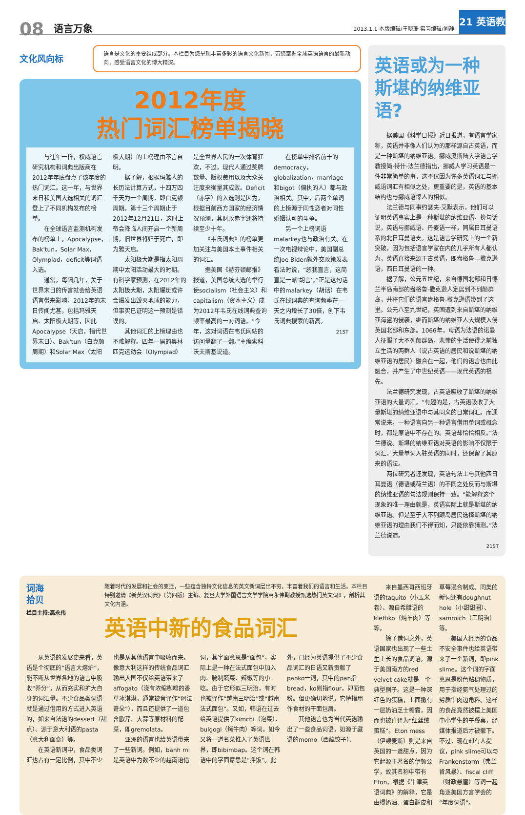08
语言万象
2013.1.1 本版编辑/王晓珊 实习编辑/阎静
21 英语教育
文化风向标
语言是文化的重要组成部分。本栏目为您呈现丰富多彩的语言文化新闻，带您掌握全球英语语言的最新动向，感受语言文化的博大精深。
2012年度
热门词汇榜单揭晓
与往年一样，权威语言研究机构和词典出版商在2012年年底盘点了该年度的热门词汇。这一年，与世界末日和美国大选相关的词汇登上了不同机构发布的榜单。
在全球语言监测机构发布的榜单上，Apocalypse，Bak'tun，Solar Max，Olympiad，deficit等词语入选。
通常，每隔几年，关于世界末日的传言就会给英语语言带来影响，2012年的末日传闻尤甚，包括玛雅天启、太阳极大期等，因此Apocalypse（天启，指代世界末日）、Bak'tun（白克顿周期）和Solar Max（太阳极大期）的上榜理由不言自明。
据了解，根据玛雅人的长历法计算方式，十四万四千天为一个周期，即白克顿周期。第十三个周期止于2012年12月21日，这时上帝会降临人间开启一个新周期，旧世界将归于死亡，即为雅天启。
太阳极大期是指太阳周期中太阳活动最大的时期。有科学家预测，在2012年的太阳极大期，太阳耀斑或许会爆发出毁灭地球的能力，但事实已证明这一预测是错误的。
其他词汇的上榜理由也不难解释。四年一届的奥林匹克运动会（Olympiad）是全世界人民的一次体育狂欢，不过，现代人通过奖牌数量、版权费用以及大众关注度来衡量其成败。Deficit（赤字）的入选则是因为，根据目前西方国家的经济情况预测，其财政赤字还将持续至少十年。
《韦氏词典》的榜单更加关注与美国本土事件相关的词汇。
据美国《赫芬顿邮报》报道，美国总统大选的举行使socialism（社会主义）和capitalism（资本主义）成为2012年韦氏在线词典查询频率最高的一对词语。“今年，这对词语在韦氏网站的访问量翻了一翻。”主编索科沃夫斯基说道。
在榜单中排名前十的democracy，globalization，marriage和bigot（偏执的人）都与政治相关。其中，后两个单词的上榜源于同性恋者对同性婚姻认可的斗争。
另一个上榜词语malarkey也与政治有关。在一次电视辩论中，美国副总统Joe Biden就外交政策发表看法时说，“恕我直言，这简直是一派‘胡言’。”正是这句话中的malarkey（胡话）在韦氏在线词典的查询频率在一天之内增长了30倍，创下韦氏词典搜索的新高。
21ST
英语或为一种
斯堪的纳维亚语?
据美国《科学日报》近日报道，有语言学家称，英语并非像人们认为的那样源自古英语，而是一种斯堪的纳维亚语。挪威奥斯陆大学语言学教授简·特什-法兰德指出，挪威人学习英语是一件非常简单的事，这不仅因为许多英语词汇与挪威语词汇有相似之处，更重要的是，英语的基本结构也与挪威语惊人的相似。
法兰德与同事约瑟夫·艾默表示，他们可以证明英语事实上是一种斯堪的纳维亚语，换句话说，英语与挪威语、丹麦语一样，同属日耳曼语系的北日耳曼语支。这是语言学研究上的一个新突破，因为包括语言学家在内的几乎所有人都认为，英语直接来源于古英语，即盎格鲁—撒克逊语，西日耳曼语的一种。
据了解，公元五世纪，来自德国北部和日德兰半岛南部的盎格鲁-撒克逊人定居到不列颠群岛，并将它们的语言盎格鲁-撒克逊语带到了这里。公元八至九世纪，英国遭到来自斯堪的纳维亚海盗的侵袭，继而斯堪的纳维亚人大规模入侵英国北部和东部。1066年，母语为法语的诺曼人征服了大不列颠群岛，悲惨的生活使得之前独立生活的两群人（说古英语的居民和说斯堪的纳维亚语的居民）融合在一起，他们的语言也由此融合，并产生了中世纪英语——现代英语的祖先。
法兰德研究发现，古英语吸收了斯堪的纳维亚语的大量词汇。“有趣的是，古英语吸收了大量斯堪的纳维亚语中与其同义的日常词汇。而通常说来，一种语言向另一种语言借用单词或概念时，都是原语中不存在的。英语却恰恰相反。”法兰德说。斯堪的纳维亚语对英语的影响不仅限于词汇，大量单词入驻英语的同时，还保留了其原来的语法。
两位研究者还发现，英语句法上与其他西日耳曼语（德语或荷兰语）的不同之处反而与斯堪的纳维亚语的句法规则保持一致。“能解释这个现象的唯一理由就是，英语实际上就是斯堪的纳维亚语。但是至于大不列颠岛居民选择斯堪的纳维亚语的理由我们不得而知，只能依靠猜测。”法兰德说道。
21ST
词海
拾贝
栏目主持:高永伟
随着时代的发展和社会的变迁，一些蕴含独特文化信息的英文新词层出不穷，丰富着我们的语言和生活。本栏目特别邀请《新英汉词典》（第四版）主编、复旦大学外国语言文学学院高永伟副教授甄选热门英文词汇，剖析其文化内涵。
英语中新的食品词汇
从英语的发展史来看，英语是个彻底的“语言大熔炉”，能不断从世界各地的语言中吸收“养分”，从而充实和扩大自身的词汇量。不少食品类词语就是通过借用的方式进入英语的，如来自法语的dessert（甜点）、源于意大利语的pasta（意大利面食）等。
在英语新词中，食品类词汇也占有一定比例，其中不少也是从其他语言中吸收而来。像意大利这样的传统食品词汇输出大国不仅给英语带来了affogato（浇有浓缩咖啡的香草冰淇淋，通常被音译作“阿法奇朵”），而且还提供了一道包含欧芹、大蒜等原材料的配菜，即gremolata。
亚洲的语言也给英语带来了一些新词。例如，banh mi是英语中为数不少的越南语借词，其字面意思是“面包”，实际上是一种在法式面包中加入肉、腌制蔬菜、辣椒等的小吃。由于它形似三明治，有时也被译作“越南三明治”或“越南法式面包”。又如，韩语在过去给英语提供了kimchi（泡菜）、bulgogi（烤牛肉）等词，如今又将一道名菜推入了英语世界，即bibimbap。这个词在韩语中的字面意思是“拌饭”。此外，已经为英语提供了不少食品词汇的日语又新贡献了panko一词，其中的pan指bread，ko则指flour，即面包粉。但更确切地说，它特指用作食材的干面包屑。
其他语言也为当代英语输出了一些食品词语，如源于藏语的momo（西藏饺子）、
来自墨西哥西班牙语的taquito（小玉米卷）、源自希腊语的kleftiko（炖羊肉）等等。
除了借词之外，英语国家也出现了一些土生土长的食品词语。源于美国南方的red velvet cake就是一个典型例子。这是一种深红色的蛋糕，上面撒有一层奶油芝士糖霜，因而也被直译为“红丝绒蛋糕”。Eton mess（伊顿麦斯）则是来自英国的一道甜点，因为它起源于著名的伊顿公学，故其名称中带有Eton。根据《牛津英语词典》的解释，它是由掼奶油、蛋白酥皮和草莓混合制成。同类的新词还有doughnut hole（小甜甜圈）、sammich（三明治）等。
美国人经历的食品不安全事件也给英语带来了一个新词，即pink slime。这个词的字面意思是粉色粘稠物质，用于指经氨气处理过的劣质牛肉边角料。这样的食品竟然被摆上美国中小学生的午餐桌，经媒体报道后才被撤下。不过，现在却有人提议，pink slime可以与Frankenstorm（弗兰肯风暴）、fiscal cliff（财政悬崖）等词一起角逐美国方言学会的“年度词语”。